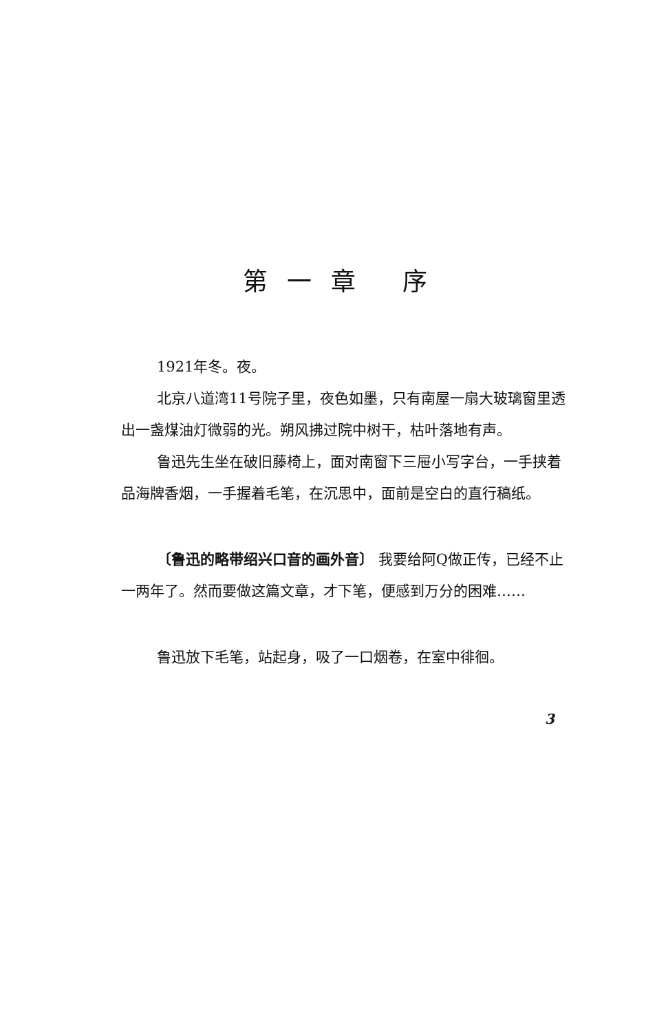第一章 序
1921年冬。夜。
北京八道湾11号院子里，夜色如墨，只有南屋一扇大玻璃窗里透出一盏煤油灯微弱的光。朔风拂过院中树干，枯叶落地有声。
鲁迅先生坐在破旧藤椅上，面对南窗下三屉小写字台，一手挟着品海牌香烟，一手握着毛笔，在沉思中，面前是空白的直行稿纸。
〔鲁迅的略带绍兴口音的画外音〕 我要给阿Q做正传，已经不止一两年了。然而要做这篇文章，才下笔，便感到万分的困难……
鲁迅放下毛笔，站起身，吸了一口烟卷，在室中徘徊。
3